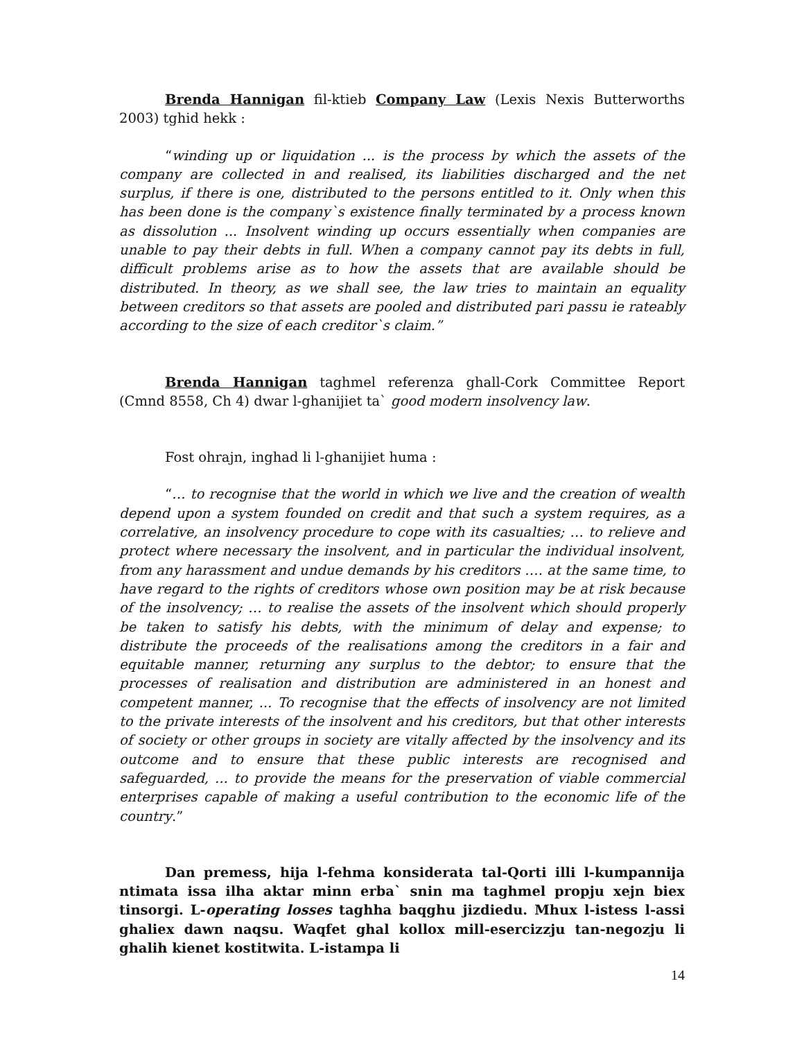Brenda Hannigan fil-ktieb Company Law (Lexis Nexis Butterworths 2003) tghid hekk :
“winding up or liquidation ... is the process by which the assets of the company are collected in and realised, its liabilities discharged and the net surplus, if there is one, distributed to the persons entitled to it. Only when this has been done is the company`s existence finally terminated by a process known as dissolution ... Insolvent winding up occurs essentially when companies are unable to pay their debts in full. When a company cannot pay its debts in full, difficult problems arise as to how the assets that are available should be distributed. In theory, as we shall see, the law tries to maintain an equality between creditors so that assets are pooled and distributed pari passu ie rateably according to the size of each creditor`s claim.”
Brenda Hannigan taghmel referenza ghall-Cork Committee Report (Cmnd 8558, Ch 4) dwar l-ghanijiet ta` good modern insolvency law.
Fost ohrajn, inghad li l-ghanijiet huma :
“… to recognise that the world in which we live and the creation of wealth depend upon a system founded on credit and that such a system requires, as a correlative, an insolvency procedure to cope with its casualties; … to relieve and protect where necessary the insolvent, and in particular the individual insolvent, from any harassment and undue demands by his creditors …. at the same time, to have regard to the rights of creditors whose own position may be at risk because of the insolvency; … to realise the assets of the insolvent which should properly be taken to satisfy his debts, with the minimum of delay and expense; to distribute the proceeds of the realisations among the creditors in a fair and equitable manner, returning any surplus to the debtor; to ensure that the processes of realisation and distribution are administered in an honest and competent manner, ... To recognise that the effects of insolvency are not limited to the private interests of the insolvent and his creditors, but that other interests of society or other groups in society are vitally affected by the insolvency and its outcome and to ensure that these public interests are recognised and safeguarded, ... to provide the means for the preservation of viable commercial enterprises capable of making a useful contribution to the economic life of the country.”
Dan premess, hija l-fehma konsiderata tal-Qorti illi l-kumpannija ntimata issa ilha aktar minn erba` snin ma taghmel propju xejn biex tinsorgi. L-operating losses taghha baqghu jizdiedu. Mhux l-istess l-assi ghaliex dawn naqsu. Waqfet ghal kollox mill-esercizzju tan-negozju li ghalih kienet kostitwita. L-istampa li
14